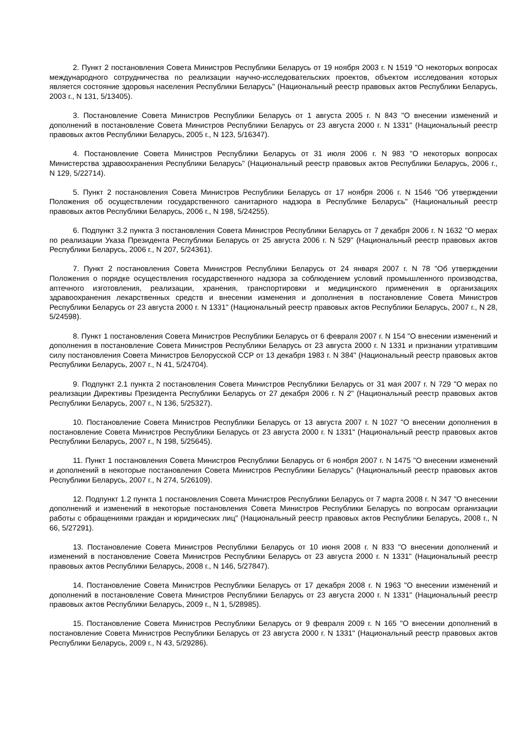2. Пункт 2 постановления Совета Министров Республики Беларусь от 19 ноября 2003 г. N 1519 "О некоторых вопросах международного сотрудничества по реализации научно-исследовательских проектов, объектом исследования которых является состояние здоровья населения Республики Беларусь" (Национальный реестр правовых актов Республики Беларусь, 2003 г., N 131, 5/13405).
3. Постановление Совета Министров Республики Беларусь от 1 августа 2005 г. N 843 "О внесении изменений и дополнений в постановление Совета Министров Республики Беларусь от 23 августа 2000 г. N 1331" (Национальный реестр правовых актов Республики Беларусь, 2005 г., N 123, 5/16347).
4. Постановление Совета Министров Республики Беларусь от 31 июля 2006 г. N 983 "О некоторых вопросах Министерства здравоохранения Республики Беларусь" (Национальный реестр правовых актов Республики Беларусь, 2006 г., N 129, 5/22714).
5. Пункт 2 постановления Совета Министров Республики Беларусь от 17 ноября 2006 г. N 1546 "Об утверждении Положения об осуществлении государственного санитарного надзора в Республике Беларусь" (Национальный реестр правовых актов Республики Беларусь, 2006 г., N 198, 5/24255).
6. Подпункт 3.2 пункта 3 постановления Совета Министров Республики Беларусь от 7 декабря 2006 г. N 1632 "О мерах по реализации Указа Президента Республики Беларусь от 25 августа 2006 г. N 529" (Национальный реестр правовых актов Республики Беларусь, 2006 г., N 207, 5/24361).
7. Пункт 2 постановления Совета Министров Республики Беларусь от 24 января 2007 г. N 78 "Об утверждении Положения о порядке осуществления государственного надзора за соблюдением условий промышленного производства, аптечного изготовления, реализации, хранения, транспортировки и медицинского применения в организациях здравоохранения лекарственных средств и внесении изменения и дополнения в постановление Совета Министров Республики Беларусь от 23 августа 2000 г. N 1331" (Национальный реестр правовых актов Республики Беларусь, 2007 г., N 28, 5/24598).
8. Пункт 1 постановления Совета Министров Республики Беларусь от 6 февраля 2007 г. N 154 "О внесении изменений и дополнения в постановление Совета Министров Республики Беларусь от 23 августа 2000 г. N 1331 и признании утратившим силу постановления Совета Министров Белорусской ССР от 13 декабря 1983 г. N 384" (Национальный реестр правовых актов Республики Беларусь, 2007 г., N 41, 5/24704).
9. Подпункт 2.1 пункта 2 постановления Совета Министров Республики Беларусь от 31 мая 2007 г. N 729 "О мерах по реализации Директивы Президента Республики Беларусь от 27 декабря 2006 г. N 2" (Национальный реестр правовых актов Республики Беларусь, 2007 г., N 136, 5/25327).
10. Постановление Совета Министров Республики Беларусь от 13 августа 2007 г. N 1027 "О внесении дополнения в постановление Совета Министров Республики Беларусь от 23 августа 2000 г. N 1331" (Национальный реестр правовых актов Республики Беларусь, 2007 г., N 198, 5/25645).
11. Пункт 1 постановления Совета Министров Республики Беларусь от 6 ноября 2007 г. N 1475 "О внесении изменений и дополнений в некоторые постановления Совета Министров Республики Беларусь" (Национальный реестр правовых актов Республики Беларусь, 2007 г., N 274, 5/26109).
12. Подпункт 1.2 пункта 1 постановления Совета Министров Республики Беларусь от 7 марта 2008 г. N 347 "О внесении дополнений и изменений в некоторые постановления Совета Министров Республики Беларусь по вопросам организации работы с обращениями граждан и юридических лиц" (Национальный реестр правовых актов Республики Беларусь, 2008 г., N 66, 5/27291).
13. Постановление Совета Министров Республики Беларусь от 10 июня 2008 г. N 833 "О внесении дополнений и изменений в постановление Совета Министров Республики Беларусь от 23 августа 2000 г. N 1331" (Национальный реестр правовых актов Республики Беларусь, 2008 г., N 146, 5/27847).
14. Постановление Совета Министров Республики Беларусь от 17 декабря 2008 г. N 1963 "О внесении изменений и дополнений в постановление Совета Министров Республики Беларусь от 23 августа 2000 г. N 1331" (Национальный реестр правовых актов Республики Беларусь, 2009 г., N 1, 5/28985).
15. Постановление Совета Министров Республики Беларусь от 9 февраля 2009 г. N 165 "О внесении дополнений в постановление Совета Министров Республики Беларусь от 23 августа 2000 г. N 1331" (Национальный реестр правовых актов Республики Беларусь, 2009 г., N 43, 5/29286).